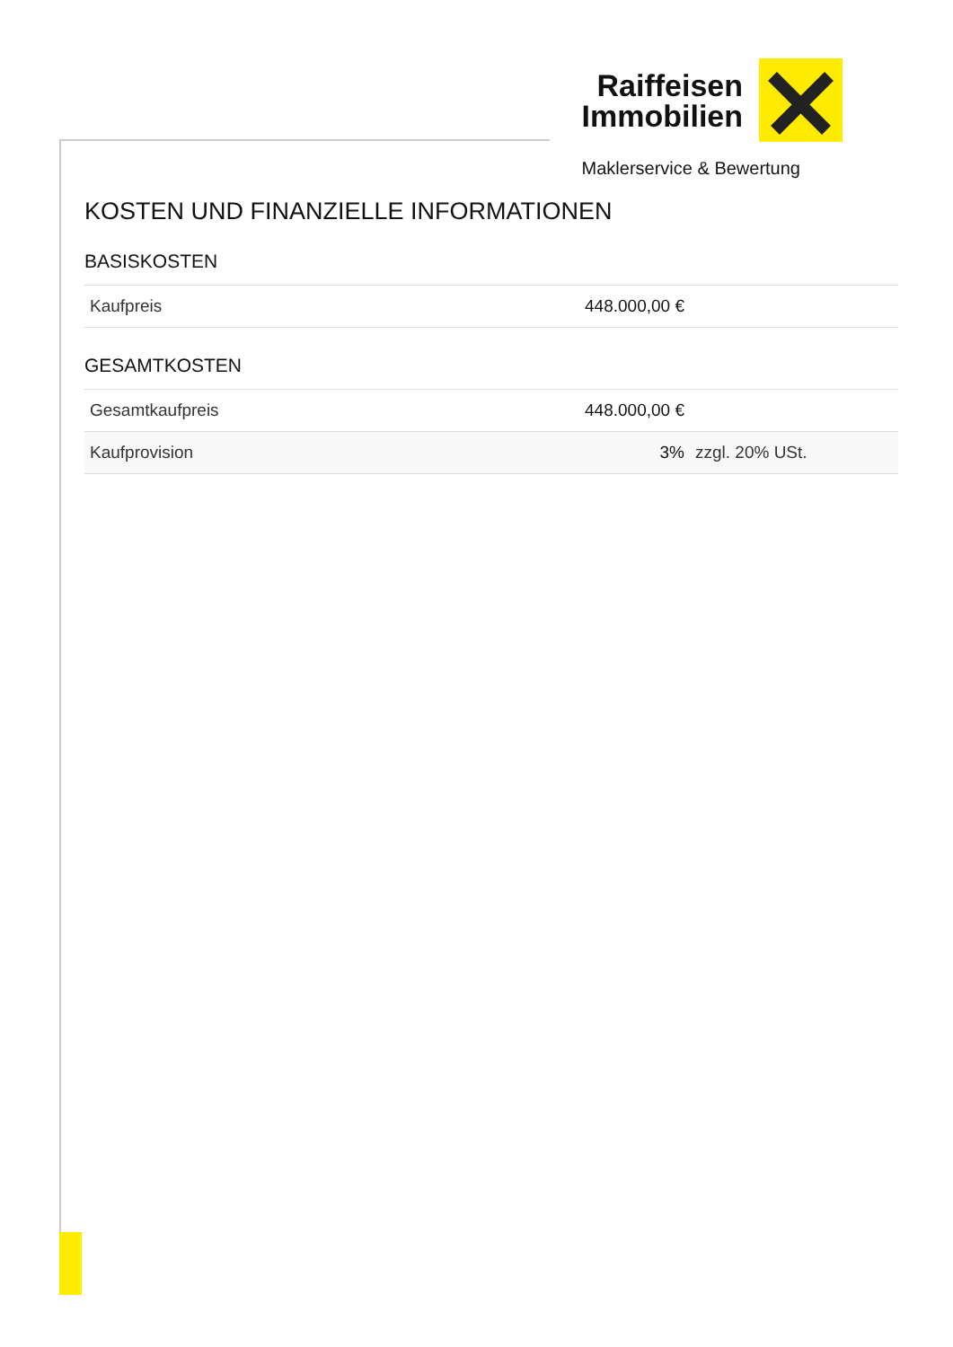Raiffeisen
Immobilien
Maklerservice & Bewertung
KOSTEN UND FINANZIELLE INFORMATIONEN
BASISKOSTEN
| Kaufpreis | 448.000,00 € | |
GESAMTKOSTEN
| Gesamtkaufpreis | 448.000,00 € | |
| Kaufprovision | 3% | zzgl. 20% USt. |